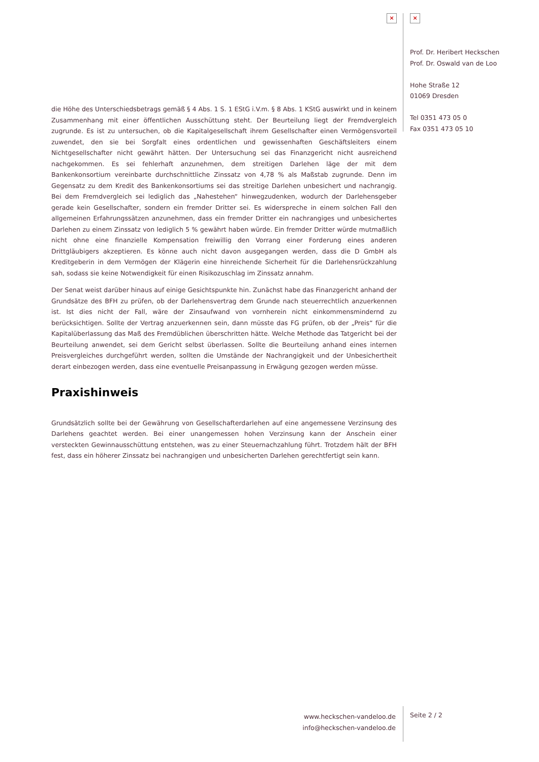× ×
Prof. Dr. Heribert Heckschen
Prof. Dr. Oswald van de Loo
Hohe Straße 12
01069 Dresden
Tel 0351 473 05 0
Fax 0351 473 05 10
die Höhe des Unterschiedsbetrags gemäß § 4 Abs. 1 S. 1 EStG i.V.m. § 8 Abs. 1 KStG auswirkt und in keinem Zusammenhang mit einer öffentlichen Ausschüttung steht. Der Beurteilung liegt der Fremdvergleich zugrunde. Es ist zu untersuchen, ob die Kapitalgesellschaft ihrem Gesellschafter einen Vermögensvorteil zuwendet, den sie bei Sorgfalt eines ordentlichen und gewissenhaften Geschäftsleiters einem Nichtgesellschafter nicht gewährt hätten. Der Untersuchung sei das Finanzgericht nicht ausreichend nachgekommen. Es sei fehlerhaft anzunehmen, dem streitigen Darlehen läge der mit dem Bankenkonsortium vereinbarte durchschnittliche Zinssatz von 4,78 % als Maßstab zugrunde. Denn im Gegensatz zu dem Kredit des Bankenkonsortiums sei das streitige Darlehen unbesichert und nachrangig. Bei dem Fremdvergleich sei lediglich das „Nahestehen“ hinwegzudenken, wodurch der Darlehensgeber gerade kein Gesellschafter, sondern ein fremder Dritter sei. Es widerspreche in einem solchen Fall den allgemeinen Erfahrungssätzen anzunehmen, dass ein fremder Dritter ein nachrangiges und unbesichertes Darlehen zu einem Zinssatz von lediglich 5 % gewährt haben würde. Ein fremder Dritter würde mutmaßlich nicht ohne eine finanzielle Kompensation freiwillig den Vorrang einer Forderung eines anderen Drittgläubigers akzeptieren. Es könne auch nicht davon ausgegangen werden, dass die D GmbH als Kreditgeberin in dem Vermögen der Klägerin eine hinreichende Sicherheit für die Darlehensrückzahlung sah, sodass sie keine Notwendigkeit für einen Risikozuschlag im Zinssatz annahm.
Der Senat weist darüber hinaus auf einige Gesichtspunkte hin. Zunächst habe das Finanzgericht anhand der Grundsätze des BFH zu prüfen, ob der Darlehensvertrag dem Grunde nach steuerrechtlich anzuerkennen ist. Ist dies nicht der Fall, wäre der Zinsaufwand von vornherein nicht einkommensmindernd zu berücksichtigen. Sollte der Vertrag anzuerkennen sein, dann müsste das FG prüfen, ob der „Preis“ für die Kapitalüberlassung das Maß des Fremdüblichen überschritten hätte. Welche Methode das Tatgericht bei der Beurteilung anwendet, sei dem Gericht selbst überlassen. Sollte die Beurteilung anhand eines internen Preisvergleiches durchgeführt werden, sollten die Umstände der Nachrangigkeit und der Unbesichertheit derart einbezogen werden, dass eine eventuelle Preisanpassung in Erwägung gezogen werden müsse.
Praxishinweis
Grundsätzlich sollte bei der Gewährung von Gesellschafterdarlehen auf eine angemessene Verzinsung des Darlehens geachtet werden. Bei einer unangemessen hohen Verzinsung kann der Anschein einer versteckten Gewinnausschüttung entstehen, was zu einer Steuernachzahlung führt. Trotzdem hält der BFH fest, dass ein höherer Zinssatz bei nachrangigen und unbesicherten Darlehen gerechtfertigt sein kann.
www.heckschen-vandeloo.de
info@heckschen-vandeloo.de
Seite 2 / 2